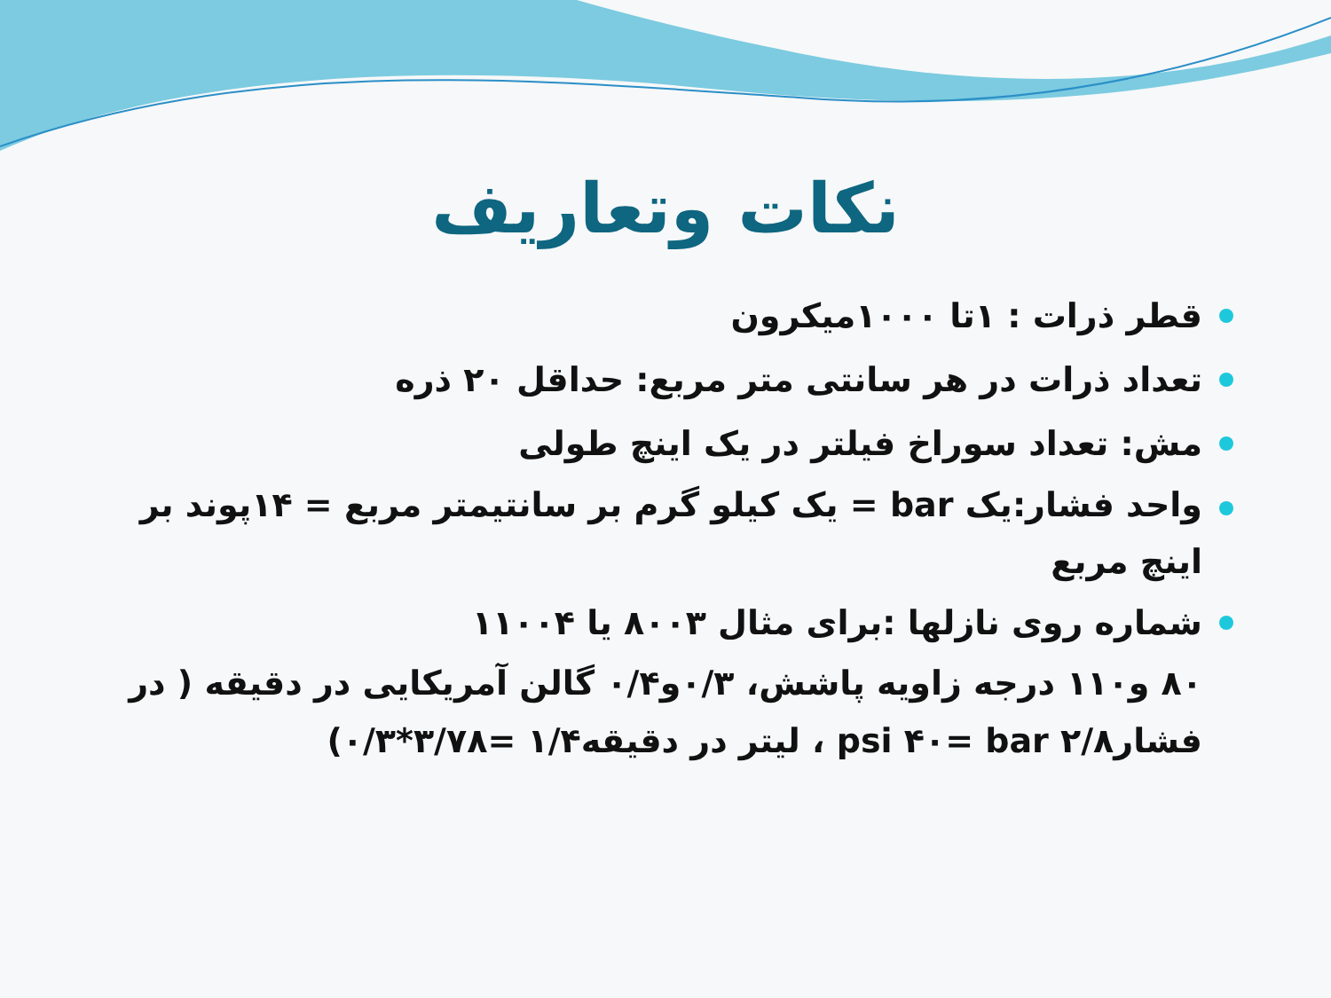نکات وتعاریف
قطر ذرات : ۱تا ۱۰۰۰میکرون
تعداد ذرات در هر سانتی متر مربع: حداقل ۲۰ ذره
مش: تعداد سوراخ فیلتر در یک اینچ طولی
واحد فشار:یک bar = یک کیلو گرم بر سانتیمتر مربع = ۱۴پوند بر اینچ مربع
شماره روی نازلها :برای مثال ۸۰۰۳ یا ۱۱۰۰۴
۸۰ و۱۱۰ درجه زاویه پاشش، ۰/۳و۰/۴ گالن آمریکایی در دقیقه ( در فشارpsi ۴۰= bar ۲/۸ ، لیتر در دقیقه۱/۴ =۳/۷۸*۰/۳)